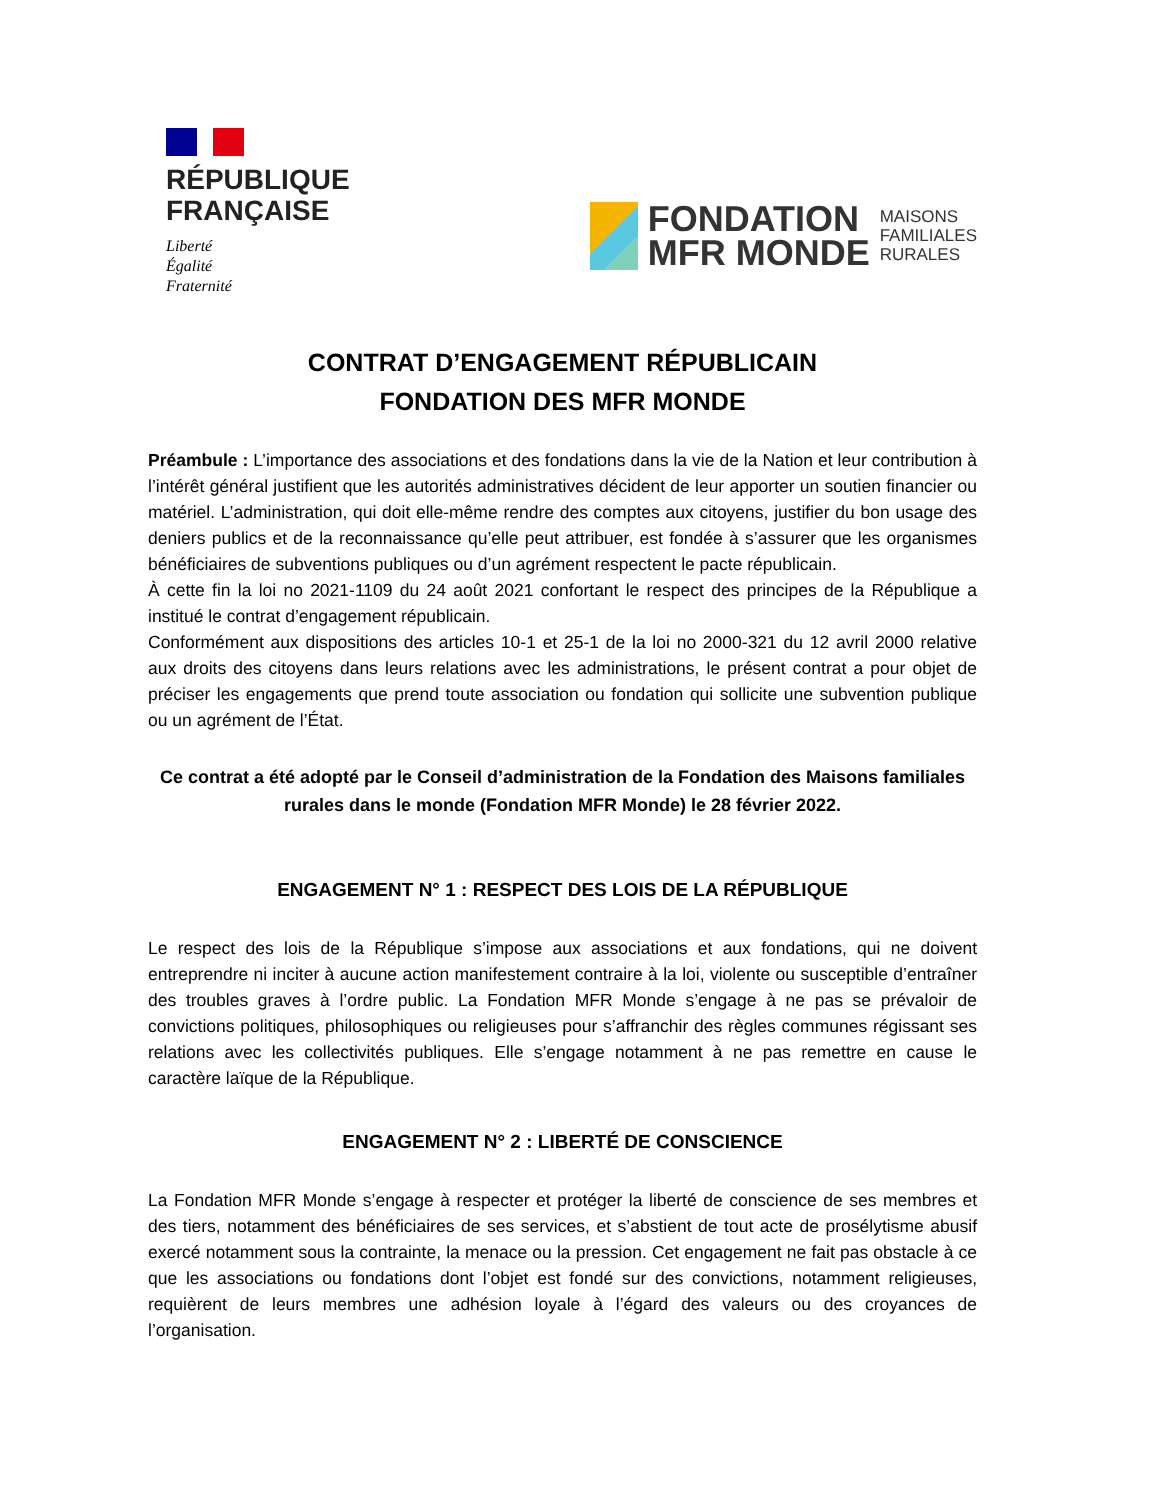RÉPUBLIQUE
FRANÇAISE
Liberté
Égalité
Fraternité
FONDATION
MFR MONDE
MAISONS
FAMILIALES
RURALES
CONTRAT D’ENGAGEMENT RÉPUBLICAIN
FONDATION DES MFR MONDE
Préambule : L’importance des associations et des fondations dans la vie de la Nation et leur contribution à l’intérêt général justifient que les autorités administratives décident de leur apporter un soutien financier ou matériel. L’administration, qui doit elle-même rendre des comptes aux citoyens, justifier du bon usage des deniers publics et de la reconnaissance qu’elle peut attribuer, est fondée à s’assurer que les organismes bénéficiaires de subventions publiques ou d’un agrément respectent le pacte républicain.
À cette fin la loi no 2021-1109 du 24 août 2021 confortant le respect des principes de la République a institué le contrat d’engagement républicain.
Conformément aux dispositions des articles 10-1 et 25-1 de la loi no 2000-321 du 12 avril 2000 relative aux droits des citoyens dans leurs relations avec les administrations, le présent contrat a pour objet de préciser les engagements que prend toute association ou fondation qui sollicite une subvention publique ou un agrément de l’État.
Ce contrat a été adopté par le Conseil d’administration de la Fondation des Maisons familiales rurales dans le monde (Fondation MFR Monde) le 28 février 2022.
ENGAGEMENT N° 1 : RESPECT DES LOIS DE LA RÉPUBLIQUE
Le respect des lois de la République s’impose aux associations et aux fondations, qui ne doivent entreprendre ni inciter à aucune action manifestement contraire à la loi, violente ou susceptible d’entraîner des troubles graves à l’ordre public. La Fondation MFR Monde s’engage à ne pas se prévaloir de convictions politiques, philosophiques ou religieuses pour s’affranchir des règles communes régissant ses relations avec les collectivités publiques. Elle s’engage notamment à ne pas remettre en cause le caractère laïque de la République.
ENGAGEMENT N° 2 : LIBERTÉ DE CONSCIENCE
La Fondation MFR Monde s’engage à respecter et protéger la liberté de conscience de ses membres et des tiers, notamment des bénéficiaires de ses services, et s’abstient de tout acte de prosélytisme abusif exercé notamment sous la contrainte, la menace ou la pression. Cet engagement ne fait pas obstacle à ce que les associations ou fondations dont l’objet est fondé sur des convictions, notamment religieuses, requièrent de leurs membres une adhésion loyale à l’égard des valeurs ou des croyances de l’organisation.